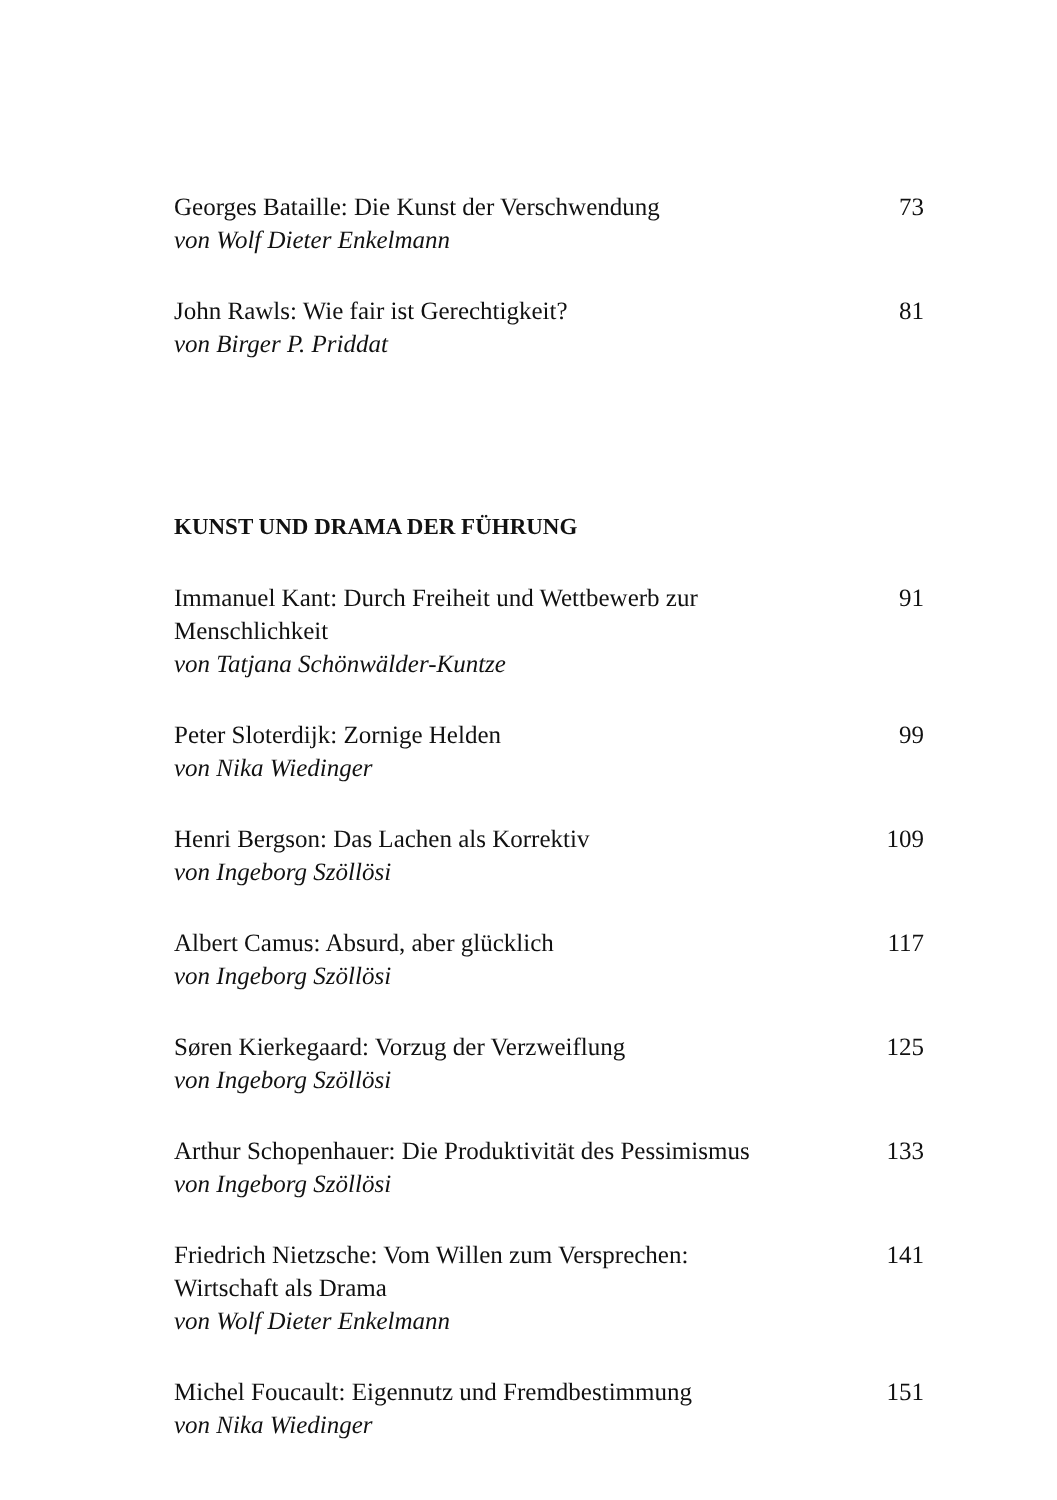Georges Bataille: Die Kunst der Verschwendung
von Wolf Dieter Enkelmann
73
John Rawls: Wie fair ist Gerechtigkeit?
von Birger P. Priddat
81
KUNST UND DRAMA DER FÜHRUNG
Immanuel Kant: Durch Freiheit und Wettbewerb zur Menschlichkeit
von Tatjana Schönwälder-Kuntze
91
Peter Sloterdijk: Zornige Helden
von Nika Wiedinger
99
Henri Bergson: Das Lachen als Korrektiv
von Ingeborg Szöllösi
109
Albert Camus: Absurd, aber glücklich
von Ingeborg Szöllösi
117
Søren Kierkegaard: Vorzug der Verzweiflung
von Ingeborg Szöllösi
125
Arthur Schopenhauer: Die Produktivität des Pessimismus
von Ingeborg Szöllösi
133
Friedrich Nietzsche: Vom Willen zum Versprechen:
Wirtschaft als Drama
von Wolf Dieter Enkelmann
141
Michel Foucault: Eigennutz und Fremdbestimmung
von Nika Wiedinger
151